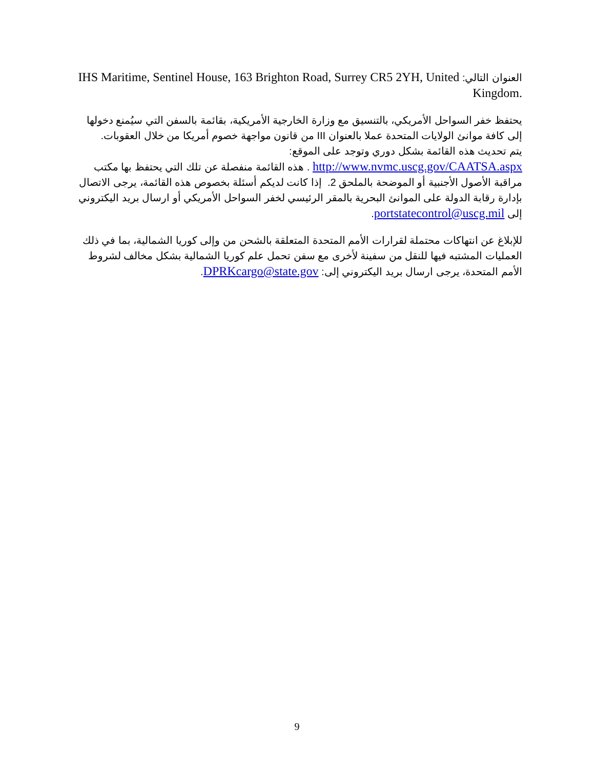العنوان التالي: IHS Maritime, Sentinel House, 163 Brighton Road, Surrey CR5 2YH, United Kingdom.
يحتفظ خفر السواحل الأمريكي، بالتنسيق مع وزارة الخارجية الأمريكية، بقائمة بالسفن التي سيُمنع دخولها إلى كافة موانئ الولايات المتحدة عملا بالعنوان III من قانون مواجهة خصوم أمريكا من خلال العقوبات.
يتم تحديث هذه القائمة بشكل دوري وتوجد على الموقع:
http://www.nvmc.uscg.gov/CAATSA.aspx . هذه القائمة منفصلة عن تلك التي يحتفظ بها مكتب مراقبة الأصول الأجنبية أو الموضحة بالملحق 2. إذا كانت لديكم أسئلة بخصوص هذه القائمة، يرجى الاتصال بإدارة رقابة الدولة على الموانئ البحرية بالمقر الرئيسي لخفر السواحل الأمريكي أو ارسال بريد اليكتروني إلى portstatecontrol@uscg.mil.
للإبلاغ عن انتهاكات محتملة لقرارات الأمم المتحدة المتعلقة بالشحن من وإلى كوريا الشمالية، بما في ذلك العمليات المشتبه فيها للنقل من سفينة لأخرى مع سفن تحمل علم كوريا الشمالية بشكل مخالف لشروط الأمم المتحدة، يرجى ارسال بريد اليكتروني إلى: DPRKcargo@state.gov.
9